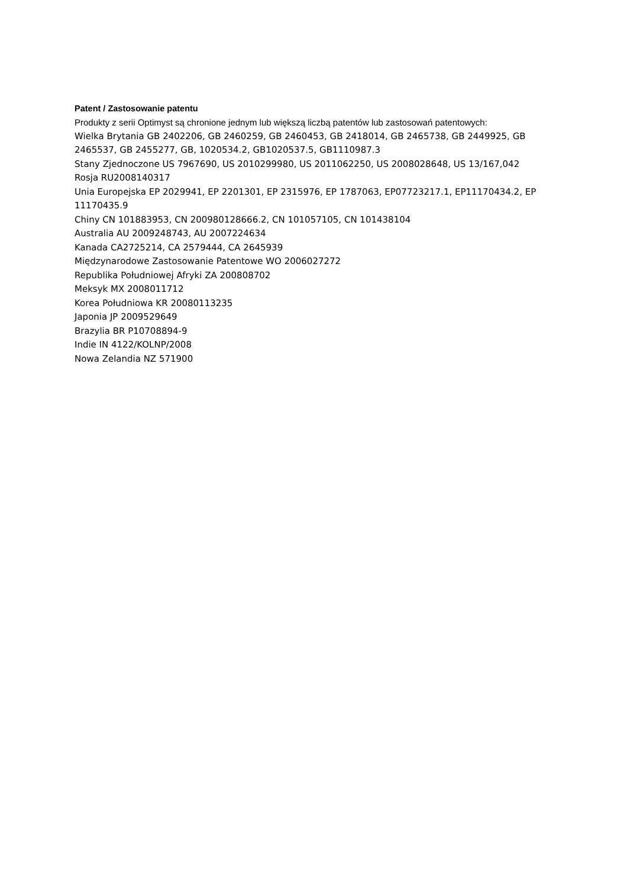Patent / Zastosowanie patentu
Produkty z serii Optimyst są chronione jednym lub większą liczbą patentów lub zastosowań patentowych:
Wielka Brytania GB 2402206, GB 2460259, GB 2460453, GB 2418014, GB 2465738, GB 2449925, GB 2465537, GB 2455277, GB, 1020534.2, GB1020537.5, GB1110987.3
Stany Zjednoczone US 7967690, US 2010299980, US 2011062250, US 2008028648, US 13/167,042
Rosja RU2008140317
Unia Europejska EP 2029941, EP 2201301, EP 2315976, EP 1787063, EP07723217.1, EP11170434.2, EP 11170435.9
Chiny CN 101883953, CN 200980128666.2, CN 101057105, CN 101438104
Australia AU 2009248743, AU 2007224634
Kanada CA2725214, CA 2579444, CA 2645939
Międzynarodowe Zastosowanie Patentowe WO 2006027272
Republika Południowej Afryki ZA 200808702
Meksyk MX 2008011712
Korea Południowa KR 20080113235
Japonia JP 2009529649
Brazylia BR P10708894-9
Indie IN 4122/KOLNP/2008
Nowa Zelandia NZ 571900